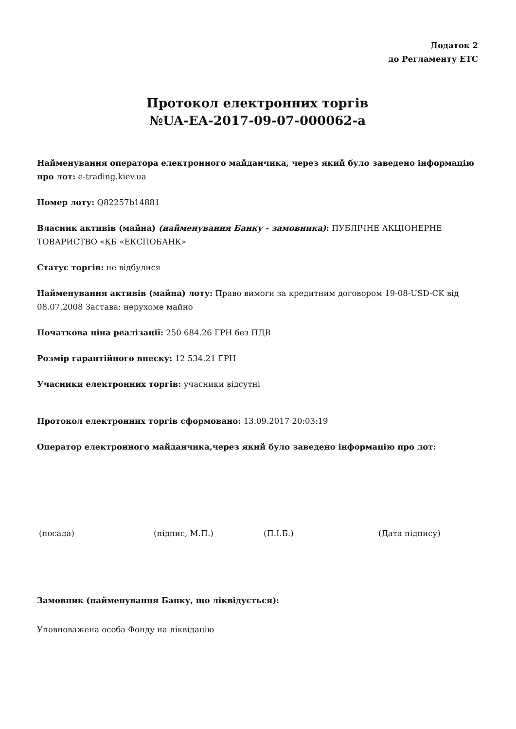Додаток 2
до Регламенту ЕТС
Протокол електронних торгів
№UA-EA-2017-09-07-000062-a
Найменування оператора електронного майданчика, через який було заведено інформацію про лот: e-trading.kiev.ua
Номер лоту: Q82257b14881
Власник активів (майна) (найменування Банку - замовника): ПУБЛІЧНЕ АКЦІОНЕРНЕ ТОВАРИСТВО «КБ «ЕКСПОБАНК»
Статус торгів: не відбулися
Найменування активів (майна) лоту: Право вимоги за кредитним договором 19-08-USD-CK від 08.07.2008 Застава: нерухоме майно
Початкова ціна реалізації: 250 684.26 ГРН без ПДВ
Розмір гарантійного внеску: 12 534.21 ГРН
Учасники електронних торгів: учасники відсутні
Протокол електронних торгів сформовано: 13.09.2017 20:03:19
Оператор електронного майданчика,через який було заведено інформацію про лот:
(посада) (підпис, М.П.) (П.І.Б.) (Дата підпису)
Замовник (найменування Банку, що ліквідується):
Уповноважена особа Фонду на ліквідацію